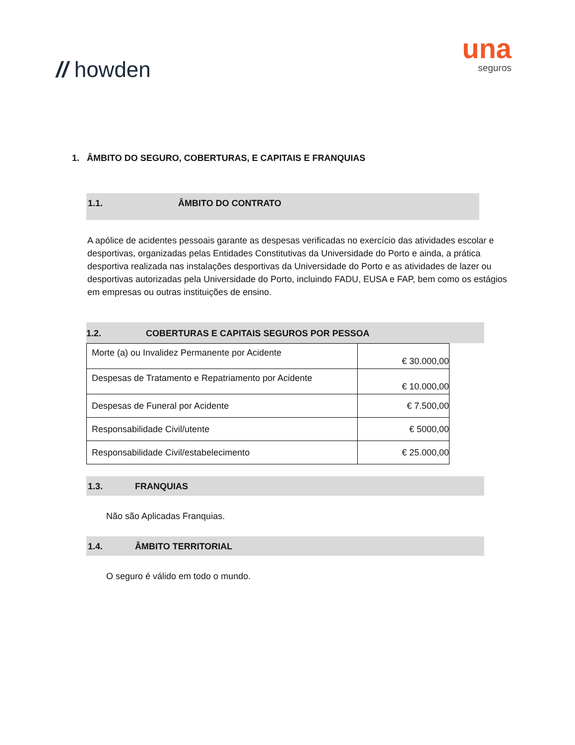// howden
una
seguros
1. ÂMBITO DO SEGURO, COBERTURAS, E CAPITAIS E FRANQUIAS
1.1. ÂMBITO DO CONTRATO
A apólice de acidentes pessoais garante as despesas verificadas no exercício das atividades escolar e desportivas, organizadas pelas Entidades Constitutivas da Universidade do Porto e ainda, a prática desportiva realizada nas instalações desportivas da Universidade do Porto e as atividades de lazer ou desportivas autorizadas pela Universidade do Porto, incluindo FADU, EUSA e FAP, bem como os estágios em empresas ou outras instituições de ensino.
1.2. COBERTURAS E CAPITAIS SEGUROS POR PESSOA
| Morte (a) ou Invalidez Permanente por Acidente | € 30.000,00 |
| Despesas de Tratamento e Repatriamento por Acidente | € 10.000,00 |
| Despesas de Funeral por Acidente | € 7.500,00 |
| Responsabilidade Civil/utente | € 5000,00 |
| Responsabilidade Civil/estabelecimento | € 25.000,00 |
1.3. FRANQUIAS
Não são Aplicadas Franquias.
1.4. ÂMBITO TERRITORIAL
O seguro é válido em todo o mundo.